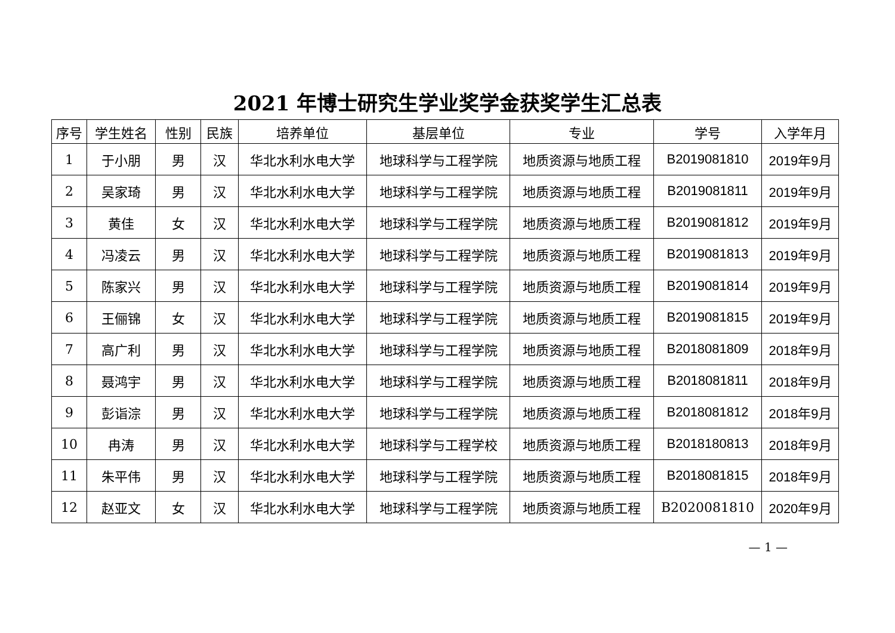2021 年博士研究生学业奖学金获奖学生汇总表
| 序号 | 学生姓名 | 性别 | 民族 | 培养单位 | 基层单位 | 专业 | 学号 | 入学年月 |
| --- | --- | --- | --- | --- | --- | --- | --- | --- |
| 1 | 于小朋 | 男 | 汉 | 华北水利水电大学 | 地球科学与工程学院 | 地质资源与地质工程 | B2019081810 | 2019年9月 |
| 2 | 吴家琦 | 男 | 汉 | 华北水利水电大学 | 地球科学与工程学院 | 地质资源与地质工程 | B2019081811 | 2019年9月 |
| 3 | 黄佳 | 女 | 汉 | 华北水利水电大学 | 地球科学与工程学院 | 地质资源与地质工程 | B2019081812 | 2019年9月 |
| 4 | 冯凌云 | 男 | 汉 | 华北水利水电大学 | 地球科学与工程学院 | 地质资源与地质工程 | B2019081813 | 2019年9月 |
| 5 | 陈家兴 | 男 | 汉 | 华北水利水电大学 | 地球科学与工程学院 | 地质资源与地质工程 | B2019081814 | 2019年9月 |
| 6 | 王俪锦 | 女 | 汉 | 华北水利水电大学 | 地球科学与工程学院 | 地质资源与地质工程 | B2019081815 | 2019年9月 |
| 7 | 高广利 | 男 | 汉 | 华北水利水电大学 | 地球科学与工程学院 | 地质资源与地质工程 | B2018081809 | 2018年9月 |
| 8 | 聂鸿宇 | 男 | 汉 | 华北水利水电大学 | 地球科学与工程学院 | 地质资源与地质工程 | B2018081811 | 2018年9月 |
| 9 | 彭诣淙 | 男 | 汉 | 华北水利水电大学 | 地球科学与工程学院 | 地质资源与地质工程 | B2018081812 | 2018年9月 |
| 10 | 冉涛 | 男 | 汉 | 华北水利水电大学 | 地球科学与工程学校 | 地质资源与地质工程 | B2018180813 | 2018年9月 |
| 11 | 朱平伟 | 男 | 汉 | 华北水利水电大学 | 地球科学与工程学院 | 地质资源与地质工程 | B2018081815 | 2018年9月 |
| 12 | 赵亚文 | 女 | 汉 | 华北水利水电大学 | 地球科学与工程学院 | 地质资源与地质工程 | B2020081810 | 2020年9月 |
— 1 —